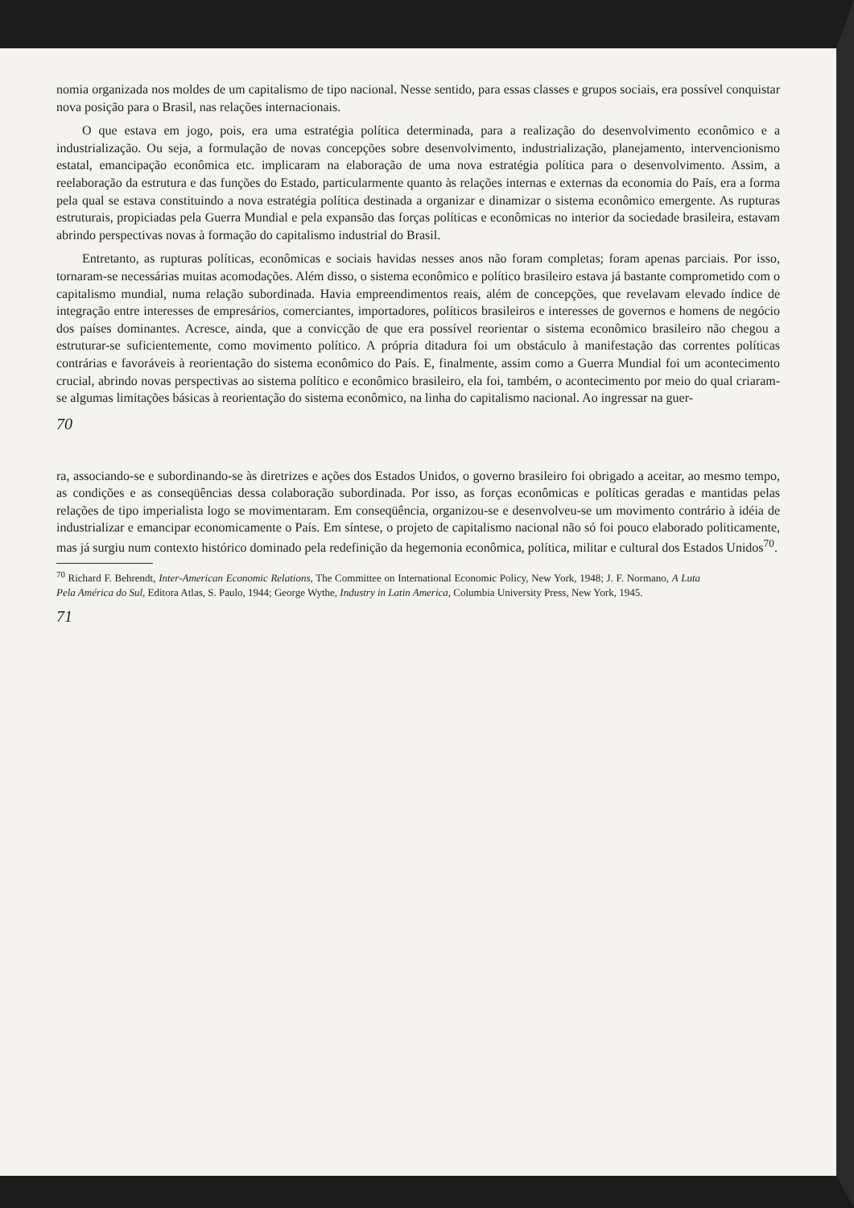nomia organizada nos moldes de um capitalismo de tipo nacional. Nesse sentido, para essas classes e grupos sociais, era possível conquistar nova posição para o Brasil, nas relações internacionais.
O que estava em jogo, pois, era uma estratégia política determinada, para a realização do desenvolvimento econômico e a industrialização. Ou seja, a formulação de novas concepções sobre desenvolvimento, industrialização, planejamento, intervencionismo estatal, emancipação econômica etc. implicaram na elaboração de uma nova estratégia política para o desenvolvimento. Assim, a reelaboração da estrutura e das funções do Estado, particularmente quanto às relações internas e externas da economia do País, era a forma pela qual se estava constituindo a nova estratégia política destinada a organizar e dinamizar o sistema econômico emergente. As rupturas estruturais, propiciadas pela Guerra Mundial e pela expansão das forças políticas e econômicas no interior da sociedade brasileira, estavam abrindo perspectivas novas à formação do capitalismo industrial do Brasil.
Entretanto, as rupturas políticas, econômicas e sociais havidas nesses anos não foram completas; foram apenas parciais. Por isso, tornaram-se necessárias muitas acomodações. Além disso, o sistema econômico e político brasileiro estava já bastante comprometido com o capitalismo mundial, numa relação subordinada. Havia empreendimentos reais, além de concepções, que revelavam elevado índice de integração entre interesses de empresários, comerciantes, importadores, políticos brasileiros e interesses de governos e homens de negócio dos países dominantes. Acresce, ainda, que a convicção de que era possível reorientar o sistema econômico brasileiro não chegou a estruturar-se suficientemente, como movimento político. A própria ditadura foi um obstáculo à manifestação das correntes políticas contrárias e favoráveis à reorientação do sistema econômico do País. E, finalmente, assim como a Guerra Mundial foi um acontecimento crucial, abrindo novas perspectivas ao sistema político e econômico brasileiro, ela foi, também, o acontecimento por meio do qual criaram-se algumas limitações básicas à reorientação do sistema econômico, na linha do capitalismo nacional. Ao ingressar na guer-
70
ra, associando-se e subordinando-se às diretrizes e ações dos Estados Unidos, o governo brasileiro foi obrigado a aceitar, ao mesmo tempo, as condições e as conseqüências dessa colaboração subordinada. Por isso, as forças econômicas e políticas geradas e mantidas pelas relações de tipo imperialista logo se movimentaram. Em conseqüência, organizou-se e desenvolveu-se um movimento contrário à idéia de industrializar e emancipar economicamente o País. Em síntese, o projeto de capitalismo nacional não só foi pouco elaborado politicamente, mas já surgiu num contexto histórico dominado pela redefinição da hegemonia econômica, política, militar e cultural dos Estados Unidos<sup>70</sup>.
<sup>70</sup> Richard F. Behrendt, Inter-American Economic Relations, The Committee on International Economic Policy, New York, 1948; J. F. Normano, A Luta Pela América do Sul, Editora Atlas, S. Paulo, 1944; George Wythe, Industry in Latin America, Columbia University Press, New York, 1945.
71